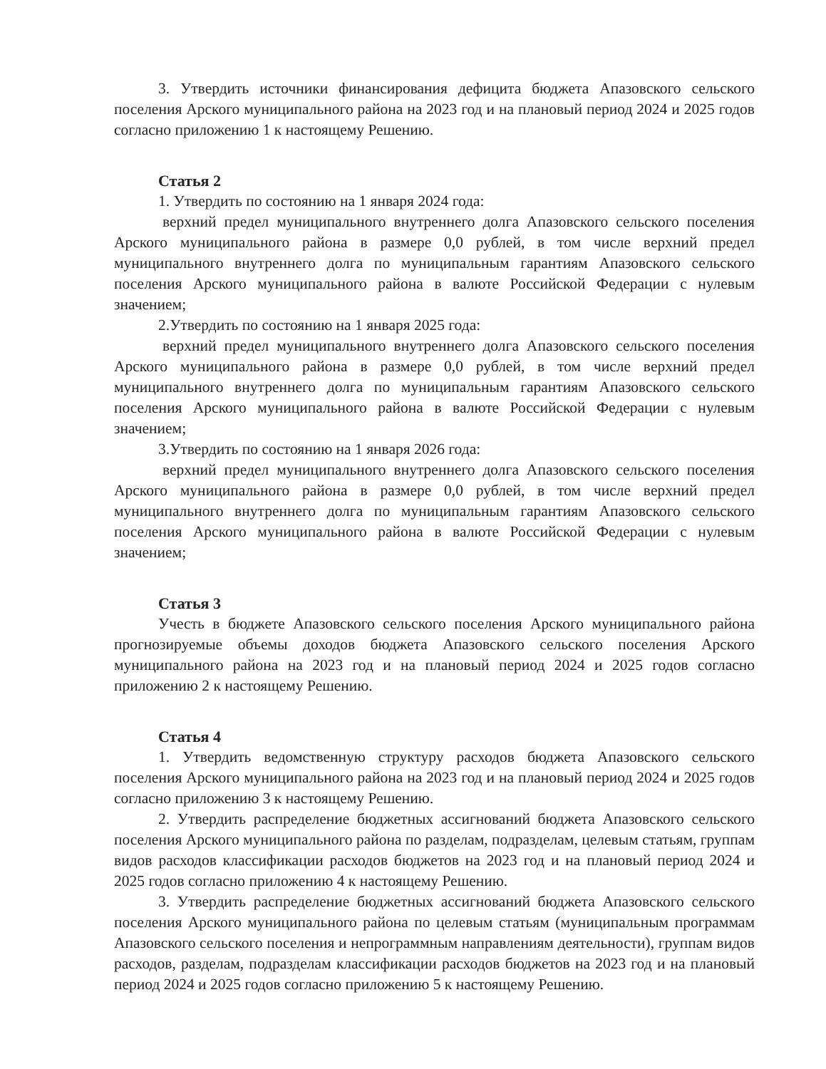3. Утвердить источники финансирования дефицита бюджета Апазовского сельского поселения Арского муниципального района на 2023 год и на плановый период 2024 и 2025 годов согласно приложению 1 к настоящему Решению.
Статья 2
1. Утвердить по состоянию на 1 января 2024 года:
верхний предел муниципального внутреннего долга Апазовского сельского поселения Арского муниципального района в размере 0,0 рублей, в том числе верхний предел муниципального внутреннего долга по муниципальным гарантиям Апазовского сельского поселения Арского муниципального района в валюте Российской Федерации с нулевым значением;
2.Утвердить по состоянию на 1 января 2025 года:
верхний предел муниципального внутреннего долга Апазовского сельского поселения Арского муниципального района в размере 0,0 рублей, в том числе верхний предел муниципального внутреннего долга по муниципальным гарантиям Апазовского сельского поселения Арского муниципального района в валюте Российской Федерации с нулевым значением;
3.Утвердить по состоянию на 1 января 2026 года:
верхний предел муниципального внутреннего долга Апазовского сельского поселения Арского муниципального района в размере 0,0 рублей, в том числе верхний предел муниципального внутреннего долга по муниципальным гарантиям Апазовского сельского поселения Арского муниципального района в валюте Российской Федерации с нулевым значением;
Статья 3
Учесть в бюджете Апазовского сельского поселения Арского муниципального района прогнозируемые объемы доходов бюджета Апазовского сельского поселения Арского муниципального района на 2023 год и на плановый период 2024 и 2025 годов согласно приложению 2 к настоящему Решению.
Статья 4
1. Утвердить ведомственную структуру расходов бюджета Апазовского сельского поселения Арского муниципального района на 2023 год и на плановый период 2024 и 2025 годов согласно приложению 3 к настоящему Решению.
2. Утвердить распределение бюджетных ассигнований бюджета Апазовского сельского поселения Арского муниципального района по разделам, подразделам, целевым статьям, группам видов расходов классификации расходов бюджетов на 2023 год и на плановый период 2024 и 2025 годов согласно приложению 4 к настоящему Решению.
3. Утвердить распределение бюджетных ассигнований бюджета Апазовского сельского поселения Арского муниципального района по целевым статьям (муниципальным программам Апазовского сельского поселения и непрограммным направлениям деятельности), группам видов расходов, разделам, подразделам классификации расходов бюджетов на 2023 год и на плановый период 2024 и 2025 годов согласно приложению 5 к настоящему Решению.